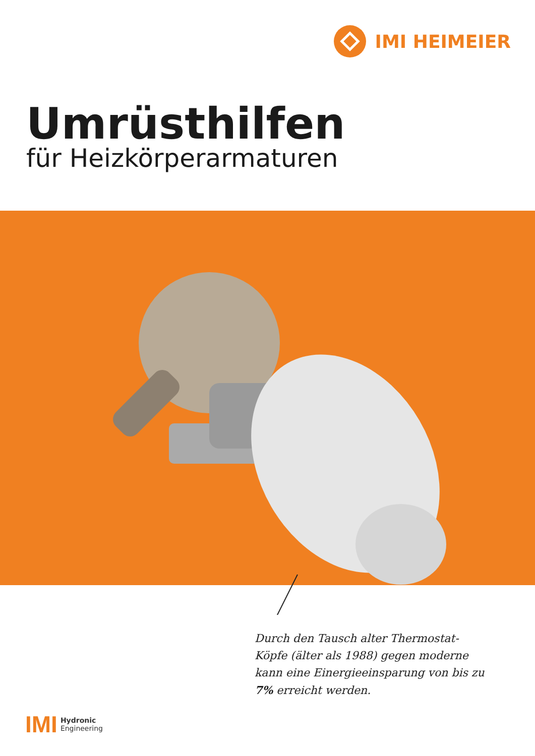IMI HEIMEIER
Umrüsthilfen
für Heizkörperarmaturen
Durch den Tausch alter Thermostat-Köpfe (älter als 1988) gegen moderne kann eine Einergieeinsparung von bis zu 7% erreicht werden.
IMI Hydronic
Engineering